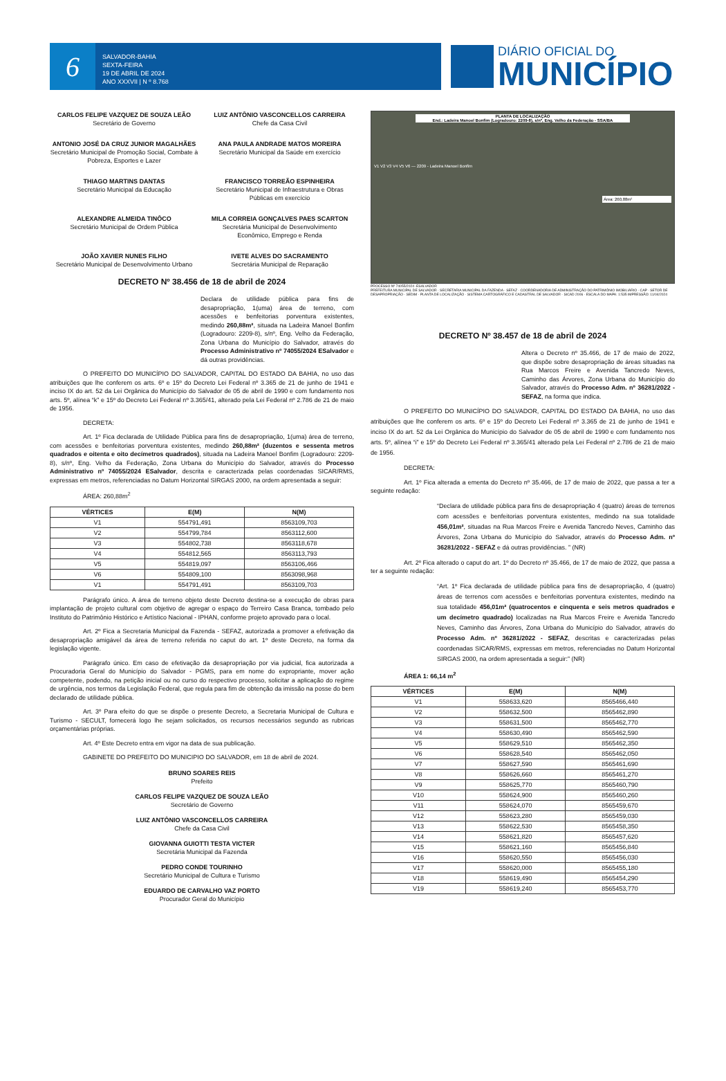6
SALVADOR-BAHIA
SEXTA-FEIRA
19 DE ABRIL DE 2024
ANO XXXVII | N º 8.768
DIÁRIO OFICIAL DO
MUNICÍPIO
CARLOS FELIPE VAZQUEZ DE SOUZA LEÃO
Secretário de Governo
LUIZ ANTÔNIO VASCONCELLOS CARREIRA
Chefe da Casa Civil
ANTONIO JOSÉ DA CRUZ JUNIOR MAGALHÃES
Secretário Municipal de Promoção Social, Combate à Pobreza, Esportes e Lazer
ANA PAULA ANDRADE MATOS MOREIRA
Secretário Municipal da Saúde em exercício
THIAGO MARTINS DANTAS
Secretário Municipal da Educação
FRANCISCO TORREÃO ESPINHEIRA
Secretário Municipal de Infraestrutura e Obras Públicas em exercício
ALEXANDRE ALMEIDA TINÔCO
Secretário Municipal de Ordem Pública
MILA CORREIA GONÇALVES PAES SCARTON
Secretária Municipal de Desenvolvimento Econômico, Emprego e Renda
JOÃO XAVIER NUNES FILHO
Secretário Municipal de Desenvolvimento Urbano
IVETE ALVES DO SACRAMENTO
Secretária Municipal de Reparação
DECRETO Nº 38.456 de 18 de abril de 2024
Declara de utilidade pública para fins de desapropriação, 1(uma) área de terreno, com acessões e benfeitorias porventura existentes, medindo 260,88m², situada na Ladeira Manoel Bonfim (Logradouro: 2209-8), s/nº, Eng. Velho da Federação, Zona Urbana do Município do Salvador, através do Processo Administrativo nº 74055/2024 ESalvador e dá outras providências.
O PREFEITO DO MUNICÍPIO DO SALVADOR, CAPITAL DO ESTADO DA BAHIA, no uso das atribuições que lhe conferem os arts. 6º e 15º do Decreto Lei Federal nº 3.365 de 21 de junho de 1941 e inciso IX do art. 52 da Lei Orgânica do Município do Salvador de 05 de abril de 1990 e com fundamento nos arts. 5º, alínea “k” e 15º do Decreto Lei Federal nº 3.365/41, alterado pela Lei Federal nº 2.786 de 21 de maio de 1956.
DECRETA:
Art. 1º Fica declarada de Utilidade Pública para fins de desapropriação, 1(uma) área de terreno, com acessões e benfeitorias porventura existentes, medindo 260,88m² (duzentos e sessenta metros quadrados e oitenta e oito decímetros quadrados), situada na Ladeira Manoel Bonfim (Logradouro: 2209-8), s/nº, Eng. Velho da Federação, Zona Urbana do Município do Salvador, através do Processo Administrativo nº 74055/2024 ESalvador, descrita e caracterizada pelas coordenadas SICAR/RMS, expressas em metros, referenciadas no Datum Horizontal SIRGAS 2000, na ordem apresentada a seguir:
ÁREA: 260,88m<sup>2</sup>
| VÉRTICES | E(M) | N(M) |
| --- | --- | --- |
| V1 | 554791,491 | 8563109,703 |
| V2 | 554799,784 | 8563112,600 |
| V3 | 554802,738 | 8563118,678 |
| V4 | 554812,565 | 8563113,793 |
| V5 | 554819,097 | 8563106,466 |
| V6 | 554809,100 | 8563098,968 |
| V1 | 554791,491 | 8563109,703 |
Parágrafo único. A área de terreno objeto deste Decreto destina-se a execução de obras para implantação de projeto cultural com objetivo de agregar o espaço do Terreiro Casa Branca, tombado pelo Instituto do Patrimônio Histórico e Artístico Nacional - IPHAN, conforme projeto aprovado para o local.
Art. 2º Fica a Secretaria Municipal da Fazenda - SEFAZ, autorizada a promover a efetivação da desapropriação amigável da área de terreno referida no caput do art. 1º deste Decreto, na forma da legislação vigente.
Parágrafo único. Em caso de efetivação da desapropriação por via judicial, fica autorizada a Procuradoria Geral do Município do Salvador - PGMS, para em nome do expropriante, mover ação competente, podendo, na petição inicial ou no curso do respectivo processo, solicitar a aplicação do regime de urgência, nos termos da Legislação Federal, que regula para fim de obtenção da imissão na posse do bem declarado de utilidade pública.
Art. 3º Para efeito do que se dispõe o presente Decreto, a Secretaria Municipal de Cultura e Turismo - SECULT, fornecerá logo lhe sejam solicitados, os recursos necessários segundo as rubricas orçamentárias próprias.
Art. 4º Este Decreto entra em vigor na data de sua publicação.
GABINETE DO PREFEITO DO MUNICIPIO DO SALVADOR, em 18 de abril de 2024.
BRUNO SOARES REIS
Prefeito
CARLOS FELIPE VAZQUEZ DE SOUZA LEÃO
Secretário de Governo
LUIZ ANTÔNIO VASCONCELLOS CARREIRA
Chefe da Casa Civil
GIOVANNA GUIOTTI TESTA VICTER
Secretária Municipal da Fazenda
PEDRO CONDE TOURINHO
Secretário Municipal de Cultura e Turismo
EDUARDO DE CARVALHO VAZ PORTO
Procurador Geral do Município
PLANTA DE LOCALIZAÇÃO
End.: Ladeira Manoel Bonfim (Logradouro: 2209-8), s/nº, Eng. Velho da Federação - SSA/BA
V1 V2 V3 V4 V5 V6 — 2209 - Ladeira Manoel Bonfim
Área: 260,88m²
PROCESSO Nº 74055/2024 -ESALVADOR
PREFEITURA MUNICIPAL DE SALVADOR · SECRETARIA MUNICIPAL DA FAZENDA - SEFAZ · COORDENADORIA DE ADMINISTRAÇÃO DO PATRIMÔNIO IMOBILIÁRIO - CAP · SETOR DE DESAPROPRIAÇÃO - SEDIM · PLANTA DE LOCALIZAÇÃO · SISTEMA CARTOGRÁFICO E CADASTRAL DE SALVADOR - SICAD 2006 · ESCALA DO MAPA: 1:535 IMPRESSÃO: 11/04/2024
DECRETO Nº 38.457 de 18 de abril de 2024
Altera o Decreto nº 35.466, de 17 de maio de 2022, que dispõe sobre desapropriação de áreas situadas na Rua Marcos Freire e Avenida Tancredo Neves, Caminho das Árvores, Zona Urbana do Município do Salvador, através do Processo Adm. nº 36281/2022 - SEFAZ, na forma que indica.
O PREFEITO DO MUNICÍPIO DO SALVADOR, CAPITAL DO ESTADO DA BAHIA, no uso das atribuições que lhe conferem os arts. 6º e 15º do Decreto Lei Federal nº 3.365 de 21 de junho de 1941 e inciso IX do art. 52 da Lei Orgânica do Município do Salvador de 05 de abril de 1990 e com fundamento nos arts. 5º, alínea “i” e 15º do Decreto Lei Federal nº 3.365/41 alterado pela Lei Federal nº 2.786 de 21 de maio de 1956.
DECRETA:
Art. 1º Fica alterada a ementa do Decreto nº 35.466, de 17 de maio de 2022, que passa a ter a seguinte redação:
“Declara de utilidade pública para fins de desapropriação 4 (quatro) áreas de terrenos com acessões e benfeitorias porventura existentes, medindo na sua totalidade 456,01m², situadas na Rua Marcos Freire e Avenida Tancredo Neves, Caminho das Árvores, Zona Urbana do Município do Salvador, através do Processo Adm. nº 36281/2022 - SEFAZ e dá outras providências. ” (NR)
Art. 2º Fica alterado o caput do art. 1º do Decreto nº 35.466, de 17 de maio de 2022, que passa a ter a seguinte redação:
“Art. 1º Fica declarada de utilidade pública para fins de desapropriação, 4 (quatro) áreas de terrenos com acessões e benfeitorias porventura existentes, medindo na sua totalidade 456,01m² (quatrocentos e cinquenta e seis metros quadrados e um decímetro quadrado) localizadas na Rua Marcos Freire e Avenida Tancredo Neves, Caminho das Árvores, Zona Urbana do Município do Salvador, através do Processo Adm. nº 36281/2022 - SEFAZ, descritas e caracterizadas pelas coordenadas SICAR/RMS, expressas em metros, referenciadas no Datum Horizontal SIRGAS 2000, na ordem apresentada a seguir:” (NR)
ÁREA 1: 66,14 m<sup>2</sup>
| VÉRTICES | E(M) | N(M) |
| --- | --- | --- |
| V1 | 558633,620 | 8565466,440 |
| V2 | 558632,500 | 8565462,890 |
| V3 | 558631,500 | 8565462,770 |
| V4 | 558630,490 | 8565462,590 |
| V5 | 558629,510 | 8565462,350 |
| V6 | 558628,540 | 8565462,050 |
| V7 | 558627,590 | 8565461,690 |
| V8 | 558626,660 | 8565461,270 |
| V9 | 558625,770 | 8565460,790 |
| V10 | 558624,900 | 8565460,260 |
| V11 | 558624,070 | 8565459,670 |
| V12 | 558623,280 | 8565459,030 |
| V13 | 558622,530 | 8565458,350 |
| V14 | 558621,820 | 8565457,620 |
| V15 | 558621,160 | 8565456,840 |
| V16 | 558620,550 | 8565456,030 |
| V17 | 558620,000 | 8565455,180 |
| V18 | 558619,490 | 8565454,290 |
| V19 | 558619,240 | 8565453,770 |